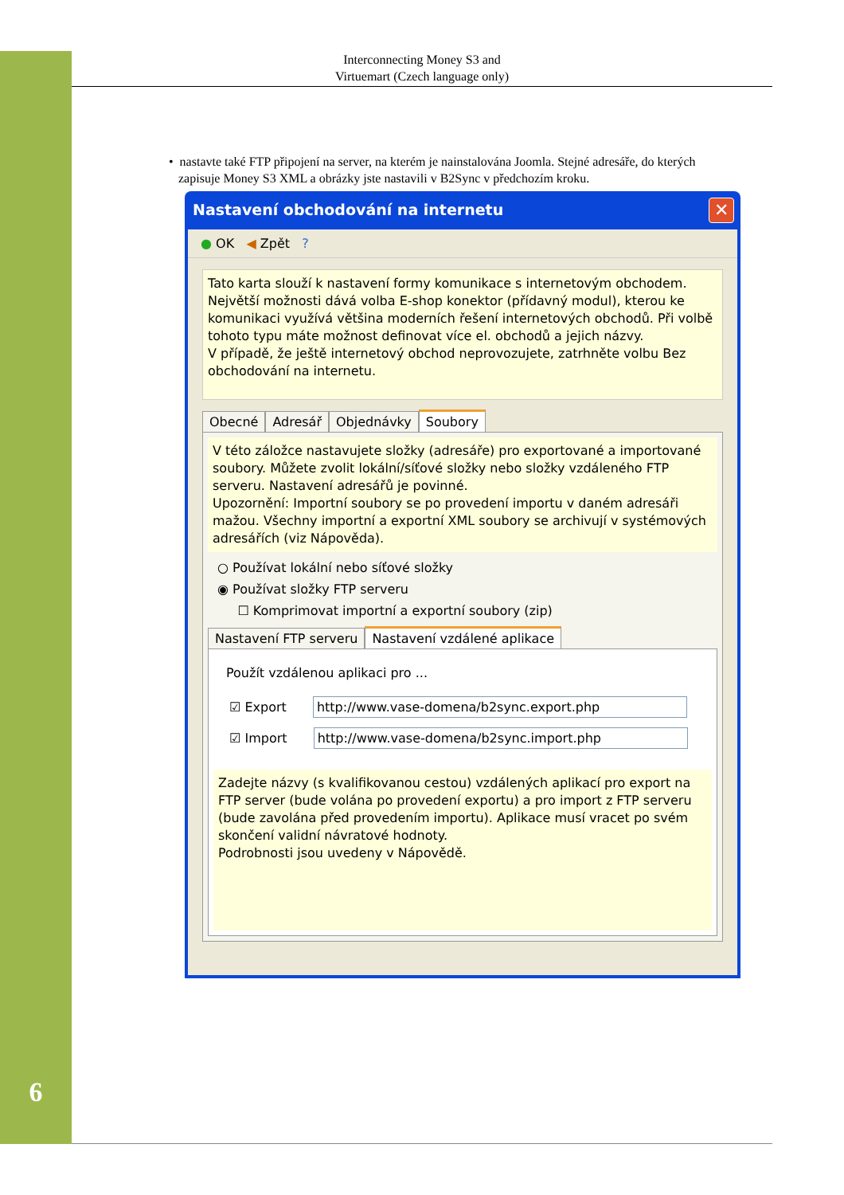6
Interconnecting Money S3 and
Virtuemart (Czech language only)
• nastavte také FTP připojení na server, na kterém je nainstalována Joomla. Stejné adresáře, do kterých
zapisuje Money S3 XML a obrázky jste nastavili v B2Sync v předchozím kroku.
Nastavení obchodování na internetu
✕
● OK ◀ Zpět ?
Tato karta slouží k nastavení formy komunikace s internetovým obchodem. Největší možnosti dává volba E-shop konektor (přídavný modul), kterou ke komunikaci využívá většina moderních řešení internetových obchodů. Při volbě tohoto typu máte možnost definovat více el. obchodů a jejich názvy.
V případě, že ještě internetový obchod neprovozujete, zatrhněte volbu Bez obchodování na internetu.
Obecné Adresář Objednávky Soubory
V této záložce nastavujete složky (adresáře) pro exportované a importované soubory. Můžete zvolit lokální/síťové složky nebo složky vzdáleného FTP serveru. Nastavení adresářů je povinné.
Upozornění: Importní soubory se po provedení importu v daném adresáři mažou. Všechny importní a exportní XML soubory se archivují v systémových adresářích (viz Nápověda).
○ Používat lokální nebo síťové složky
◉ Používat složky FTP serveru
☐ Komprimovat importní a exportní soubory (zip)
Nastavení FTP serveru Nastavení vzdálené aplikace
Použít vzdálenou aplikaci pro ...
☑ Export http://www.vase-domena/b2sync.export.php
☑ Import http://www.vase-domena/b2sync.import.php
Zadejte názvy (s kvalifikovanou cestou) vzdálených aplikací pro export na FTP server (bude volána po provedení exportu) a pro import z FTP serveru (bude zavolána před provedením importu). Aplikace musí vracet po svém skončení validní návratové hodnoty.
Podrobnosti jsou uvedeny v Nápovědě.